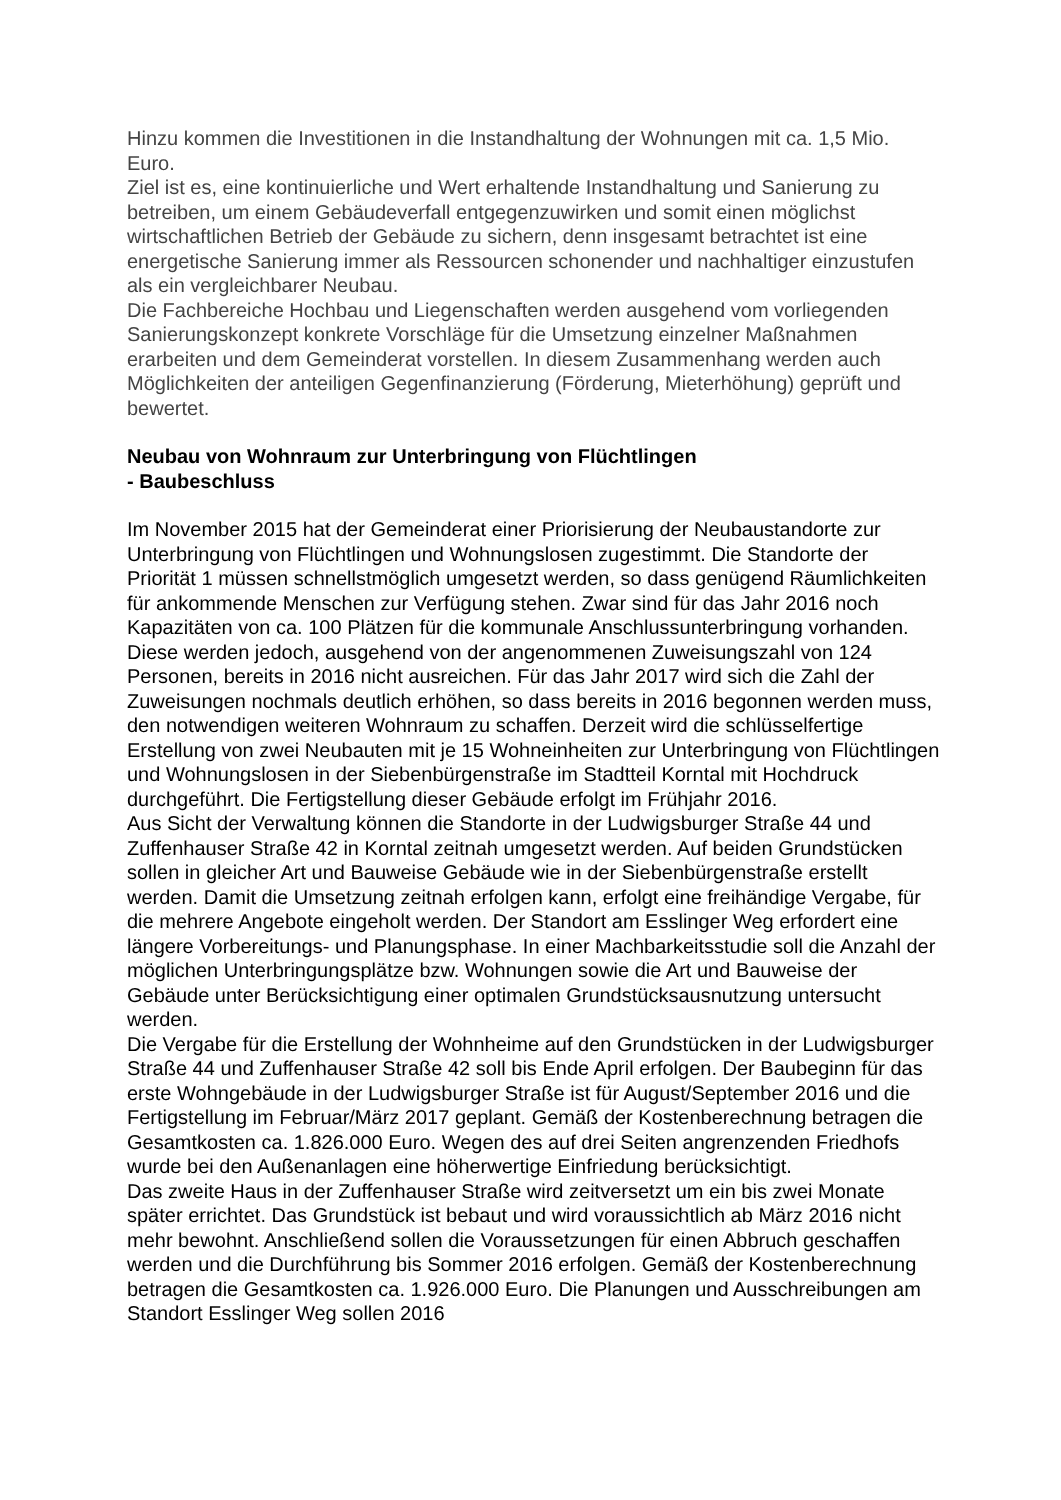Hinzu kommen die Investitionen in die Instandhaltung der Wohnungen mit ca. 1,5 Mio. Euro.
Ziel ist es, eine kontinuierliche und Wert erhaltende Instandhaltung und Sanierung zu betreiben, um einem Gebäudeverfall entgegenzuwirken und somit einen möglichst wirtschaftlichen Betrieb der Gebäude zu sichern, denn insgesamt betrachtet ist eine energetische Sanierung immer als Ressourcen schonender und nachhaltiger einzustufen als ein vergleichbarer Neubau.
Die Fachbereiche Hochbau und Liegenschaften werden ausgehend vom vorliegenden Sanierungskonzept konkrete Vorschläge für die Umsetzung einzelner Maßnahmen erarbeiten und dem Gemeinderat vorstellen. In diesem Zusammenhang werden auch Möglichkeiten der anteiligen Gegenfinanzierung (Förderung, Mieterhöhung) geprüft und bewertet.
Neubau von Wohnraum zur Unterbringung von Flüchtlingen
- Baubeschluss
Im November 2015 hat der Gemeinderat einer Priorisierung der Neubaustandorte zur Unterbringung von Flüchtlingen und Wohnungslosen zugestimmt. Die Standorte der Priorität 1 müssen schnellstmöglich umgesetzt werden, so dass genügend Räumlichkeiten für ankommende Menschen zur Verfügung stehen. Zwar sind für das Jahr 2016 noch Kapazitäten von ca. 100 Plätzen für die kommunale Anschlussunterbringung vorhanden. Diese werden jedoch, ausgehend von der angenommenen Zuweisungszahl von 124 Personen, bereits in 2016 nicht ausreichen. Für das Jahr 2017 wird sich die Zahl der Zuweisungen nochmals deutlich erhöhen, so dass bereits in 2016 begonnen werden muss, den notwendigen weiteren Wohnraum zu schaffen. Derzeit wird die schlüsselfertige Erstellung von zwei Neubauten mit je 15 Wohneinheiten zur Unterbringung von Flüchtlingen und Wohnungslosen in der Siebenbürgenstraße im Stadtteil Korntal mit Hochdruck durchgeführt. Die Fertigstellung dieser Gebäude erfolgt im Frühjahr 2016.
Aus Sicht der Verwaltung können die Standorte in der Ludwigsburger Straße 44 und Zuffenhauser Straße 42 in Korntal zeitnah umgesetzt werden. Auf beiden Grundstücken sollen in gleicher Art und Bauweise Gebäude wie in der Siebenbürgenstraße erstellt werden. Damit die Umsetzung zeitnah erfolgen kann, erfolgt eine freihändige Vergabe, für die mehrere Angebote eingeholt werden. Der Standort am Esslinger Weg erfordert eine längere Vorbereitungs- und Planungsphase. In einer Machbarkeitsstudie soll die Anzahl der möglichen Unterbringungsplätze bzw. Wohnungen sowie die Art und Bauweise der Gebäude unter Berücksichtigung einer optimalen Grundstücksausnutzung untersucht werden.
Die Vergabe für die Erstellung der Wohnheime auf den Grundstücken in der Ludwigsburger Straße 44 und Zuffenhauser Straße 42 soll bis Ende April erfolgen. Der Baubeginn für das erste Wohngebäude in der Ludwigsburger Straße ist für August/September 2016 und die Fertigstellung im Februar/März 2017 geplant. Gemäß der Kostenberechnung betragen die Gesamtkosten ca. 1.826.000 Euro. Wegen des auf drei Seiten angrenzenden Friedhofs wurde bei den Außenanlagen eine höherwertige Einfriedung berücksichtigt.
Das zweite Haus in der Zuffenhauser Straße wird zeitversetzt um ein bis zwei Monate später errichtet. Das Grundstück ist bebaut und wird voraussichtlich ab März 2016 nicht mehr bewohnt. Anschließend sollen die Voraussetzungen für einen Abbruch geschaffen werden und die Durchführung bis Sommer 2016 erfolgen. Gemäß der Kostenberechnung betragen die Gesamtkosten ca. 1.926.000 Euro. Die Planungen und Ausschreibungen am Standort Esslinger Weg sollen 2016